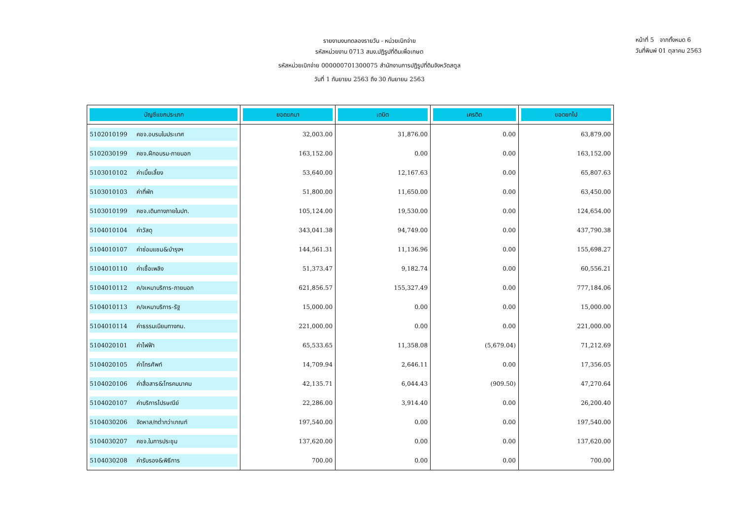หน้าที่ 5 จากทั้งหมด 6
วันที่พิมพ์ 01 ตุลาคม 2563
รายงานงบทดลองรายวัน - หน่วยเบิกจ่าย
รหัสหน่วยงาน 0713 สนง.ปฏิรูปที่ดินเพื่อเกษต
รหัสหน่วยเบิกจ่าย 000000701300075 สำนักงานการปฏิรูปที่ดินจังหวัดสตูล
วันที่ 1 กันยายน 2563 ถึง 30 กันยายน 2563
| บัญชีแยกประเภท | ยอดยกมา | เดบิต | เครดิต | ยอดยกไป |
| --- | --- | --- | --- | --- |
| 5102010199 คชจ.อบรมในประเทศ | 32,003.00 | 31,876.00 | 0.00 | 63,879.00 |
| 5102030199 คชจ.ฝึกอบรม-ภายนอก | 163,152.00 | 0.00 | 0.00 | 163,152.00 |
| 5103010102 ค่าเบี้ยเลี้ยง | 53,640.00 | 12,167.63 | 0.00 | 65,807.63 |
| 5103010103 ค่าที่พัก | 51,800.00 | 11,650.00 | 0.00 | 63,450.00 |
| 5103010199 คชจ.เดินทางภายในปท. | 105,124.00 | 19,530.00 | 0.00 | 124,654.00 |
| 5104010104 ค่าวัสดุ | 343,041.38 | 94,749.00 | 0.00 | 437,790.38 |
| 5104010107 ค่าซ่อมแซม&บำรุงฯ | 144,561.31 | 11,136.96 | 0.00 | 155,698.27 |
| 5104010110 ค่าเชื้อเพลิง | 51,373.47 | 9,182.74 | 0.00 | 60,556.21 |
| 5104010112 ค/จเหมาบริการ-ภายนอก | 621,856.57 | 155,327.49 | 0.00 | 777,184.06 |
| 5104010113 ค/จเหมาบริการ-รัฐ | 15,000.00 | 0.00 | 0.00 | 15,000.00 |
| 5104010114 ค่าธรรมเนียมทางกม. | 221,000.00 | 0.00 | 0.00 | 221,000.00 |
| 5104020101 ค่าไฟฟ้า | 65,533.65 | 11,358.08 | (5,679.04) | 71,212.69 |
| 5104020105 ค่าโทรศัพท์ | 14,709.94 | 2,646.11 | 0.00 | 17,356.05 |
| 5104020106 ค่าสื่อสาร&โทรคมนาคม | 42,135.71 | 6,044.43 | (909.50) | 47,270.64 |
| 5104020107 ค่าบริการไปรษณีย์ | 22,286.00 | 3,914.40 | 0.00 | 26,200.40 |
| 5104030206 จัดหาส/ทต่ำกว่าเกณฑ์ | 197,540.00 | 0.00 | 0.00 | 197,540.00 |
| 5104030207 คชจ.ในการประชุม | 137,620.00 | 0.00 | 0.00 | 137,620.00 |
| 5104030208 ค่ารับรอง&พิธีการ | 700.00 | 0.00 | 0.00 | 700.00 |